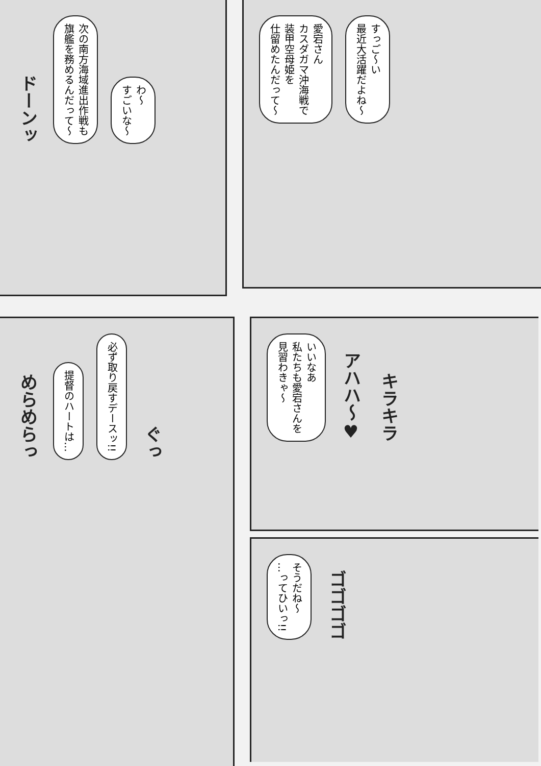ドーンッ 次の南方海域進出作戦も
旗艦を務めるんだって～ わ～
すごいな～
愛宕さん
カスダガマ沖海戦で
装甲空母姫を
仕留めたんだって～ すっご～い
最近大活躍だよね～
めらめらっ 提督のハートは… 必ず取り戻すデースッ!! ぐっ
いいなあ
私たちも愛宕さんを
見習わきゃ～ アハハ～♥ キラキラ
そうだね～
…ってひいっ!! ゴゴゴゴ